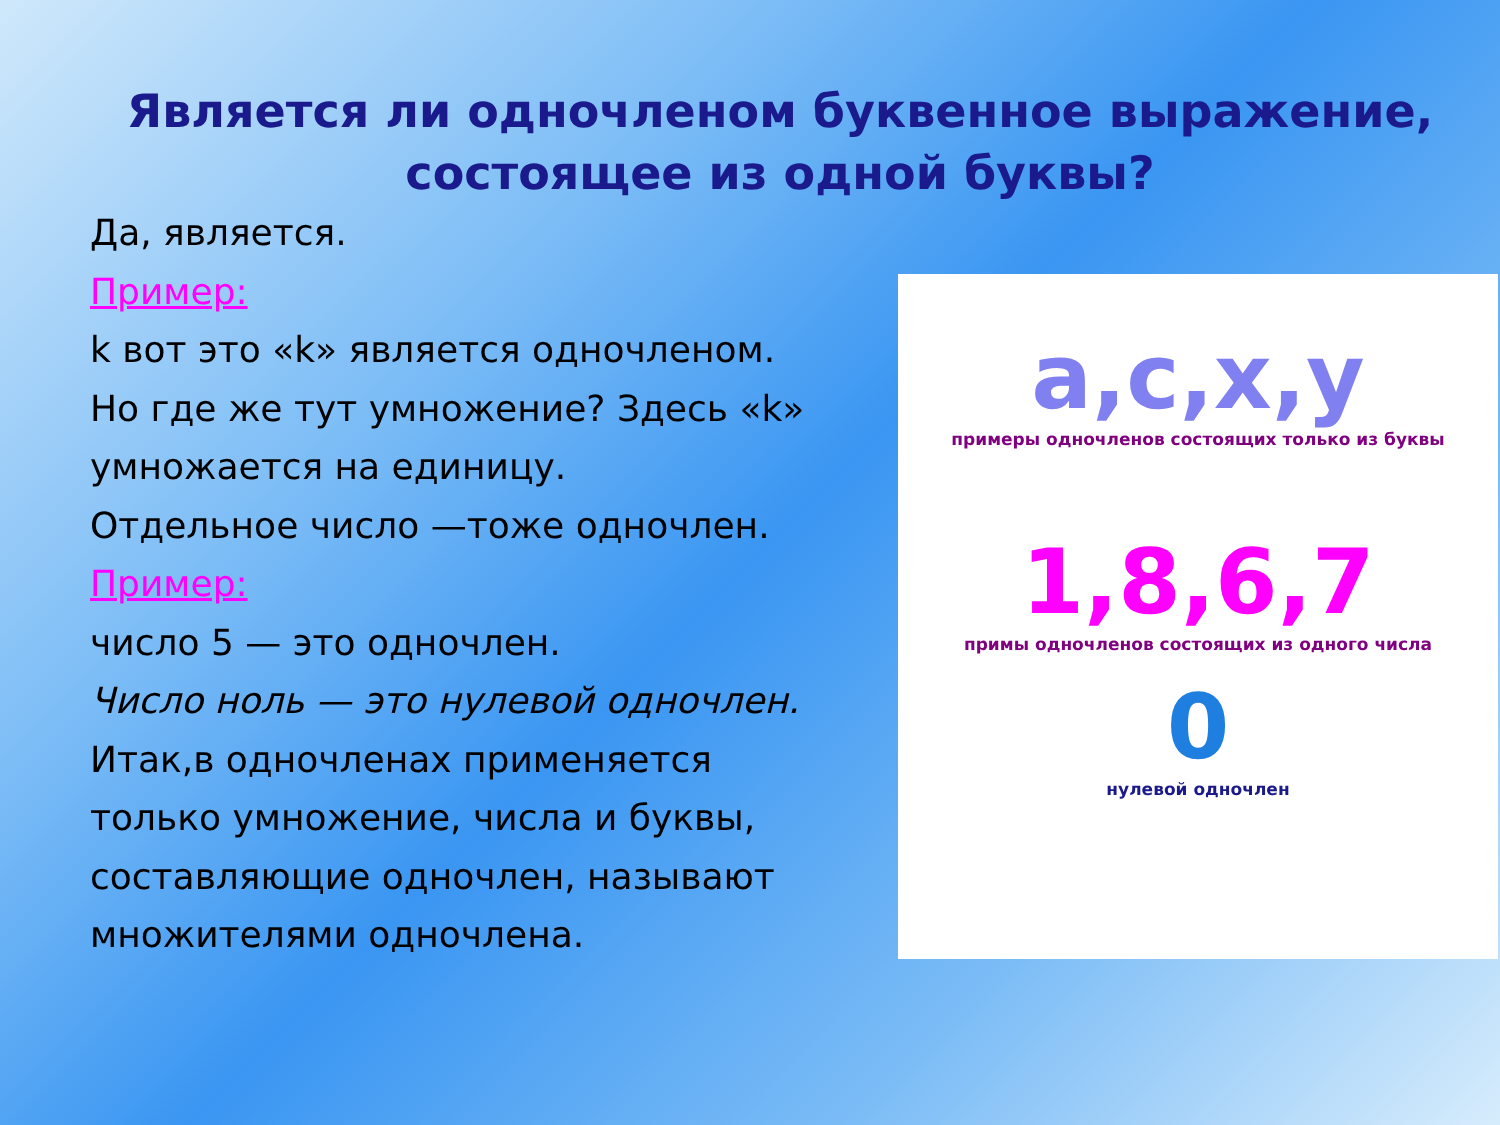Является ли одночленом буквенное выражение, состоящее из одной буквы?
Да, является.
Пример:
k вот это «k» является одночленом. Но где же тут умножение? Здесь «k» умножается на единицу.
Отдельное число —тоже одночлен.
Пример:
число 5 — это одночлен.
Число ноль — это нулевой одночлен. Итак,в одночленах применяется только умножение, числа и буквы, составляющие одночлен, называют множителями одночлена.
a,c,x,y
примеры одночленов состоящих только из буквы
1,8,6,7
примы одночленов состоящих из одного числа
0
нулевой одночлен